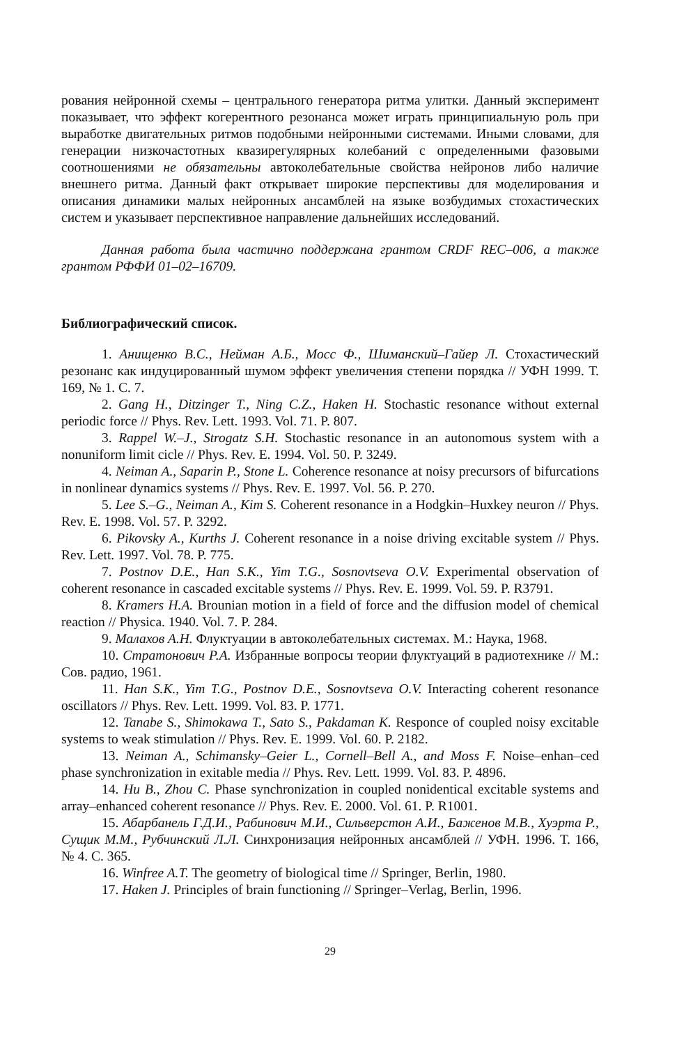рования нейронной схемы – центрального генератора ритма улитки. Данный эксперимент показывает, что эффект когерентного резонанса может играть принципиальную роль при выработке двигательных ритмов подобными нейронными системами. Иными словами, для генерации низкочастотных квазирегулярных колебаний с определенными фазовыми соотношениями не обязательны автоколебательные свойства нейронов либо наличие внешнего ритма. Данный факт открывает широкие перспективы для моделирования и описания динамики малых нейронных ансамблей на языке возбудимых стохастических систем и указывает перспективное направление дальнейших исследований.
Данная работа была частично поддержана грантом CRDF REC–006, а также грантом РФФИ 01–02–16709.
Библиографический список.
1. Анищенко В.С., Нейман А.Б., Мосс Ф., Шиманский–Гайер Л. Стохастический резонанс как индуцированный шумом эффект увеличения степени порядка // УФН 1999. Т. 169, № 1. С. 7.
2. Gang H., Ditzinger T., Ning C.Z., Haken H. Stochastic resonance without external periodic force // Phys. Rev. Lett. 1993. Vol. 71. P. 807.
3. Rappel W.–J., Strogatz S.H. Stochastic resonance in an autonomous system with a nonuniform limit cicle // Phys. Rev. E. 1994. Vol. 50. P. 3249.
4. Neiman A., Saparin P., Stone L. Coherence resonance at noisy precursors of bifurcations in nonlinear dynamics systems // Phys. Rev. E. 1997. Vol. 56. P. 270.
5. Lee S.–G., Neiman A., Kim S. Coherent resonance in a Hodgkin–Huxkey neuron // Phys. Rev. E. 1998. Vol. 57. P. 3292.
6. Pikovsky A., Kurths J. Coherent resonance in a noise driving excitable system // Phys. Rev. Lett. 1997. Vol. 78. P. 775.
7. Postnov D.E., Han S.K., Yim T.G., Sosnovtseva O.V. Experimental observation of coherent resonance in cascaded excitable systems // Phys. Rev. E. 1999. Vol. 59. P. R3791.
8. Kramers H.A. Brounian motion in a field of force and the diffusion model of chemical reaction // Physica. 1940. Vol. 7. P. 284.
9. Малахов А.Н. Флуктуации в автоколебательных системах. М.: Наука, 1968.
10. Стратонович Р.А. Избранные вопросы теории флуктуаций в радиотехнике // М.: Сов. радио, 1961.
11. Han S.K., Yim T.G., Postnov D.E., Sosnovtseva O.V. Interacting coherent resonance oscillators // Phys. Rev. Lett. 1999. Vol. 83. P. 1771.
12. Tanabe S., Shimokawa T., Sato S., Pakdaman K. Responce of coupled noisy excitable systems to weak stimulation // Phys. Rev. E. 1999. Vol. 60. P. 2182.
13. Neiman A., Schimansky–Geier L., Cornell–Bell A., and Moss F. Noise–enhan–ced phase synchronization in exitable media // Phys. Rev. Lett. 1999. Vol. 83. P. 4896.
14. Hu B., Zhou C. Phase synchronization in coupled nonidentical excitable systems and array–enhanced coherent resonance // Phys. Rev. E. 2000. Vol. 61. P. R1001.
15. Абарбанель Г.Д.И., Рабинович М.И., Сильверстон А.И., Баженов М.В., Хуэрта Р., Сущик М.М., Рубчинский Л.Л. Синхронизация нейронных ансамблей // УФН. 1996. Т. 166, № 4. С. 365.
16. Winfree A.T. The geometry of biological time // Springer, Berlin, 1980.
17. Haken J. Principles of brain functioning // Springer–Verlag, Berlin, 1996.
29